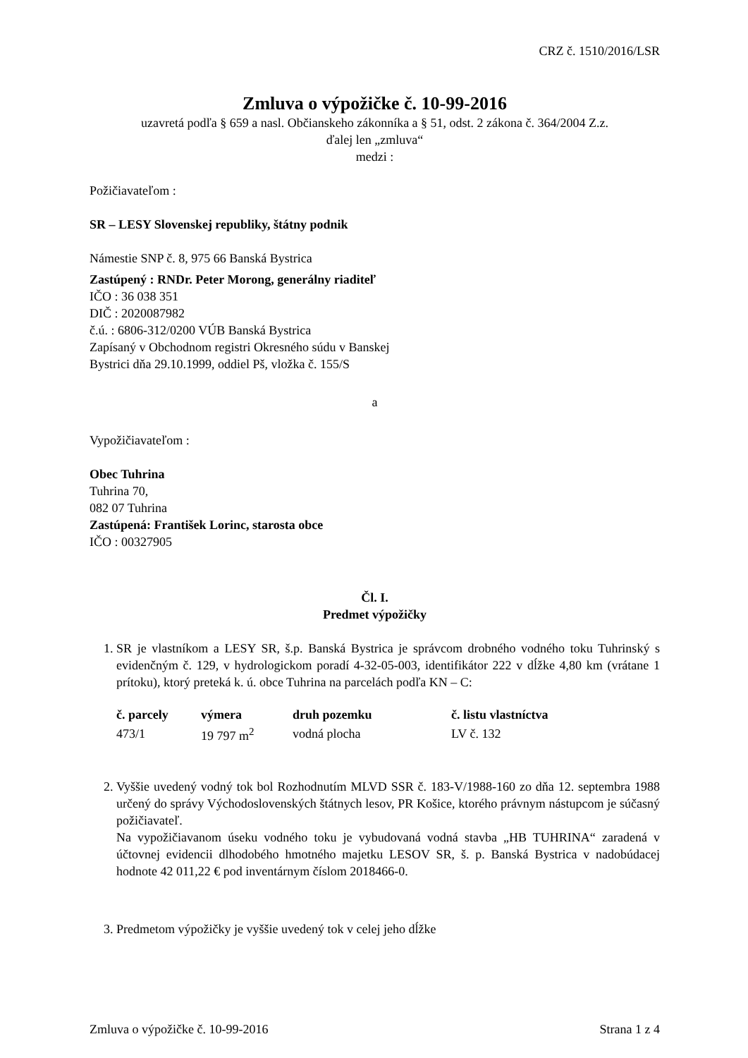CRZ č. 1510/2016/LSR
Zmluva o výpožičke č. 10-99-2016
uzavretá podľa § 659 a nasl. Občianskeho zákonníka a § 51, odst. 2 zákona č. 364/2004 Z.z.
ďalej len „zmluva“
medzi :
Požičiavateľom :
SR – LESY Slovenskej republiky, štátny podnik
Námestie SNP č. 8, 975 66 Banská Bystrica
Zastúpený : RNDr. Peter Morong, generálny riaditeľ
IČO : 36 038 351
DIČ : 2020087982
č.ú. : 6806-312/0200 VÚB Banská Bystrica
Zapísaný v Obchodnom registri Okresného súdu v Banskej
Bystrici dňa 29.10.1999, oddiel Pš, vložka č. 155/S
a
Vypožičiavateľom :
Obec Tuhrina
Tuhrina 70,
082 07 Tuhrina
Zastúpená: František Lorinc, starosta obce
IČO : 00327905
Čl. I.
Predmet výpožičky
1. SR je vlastníkom a LESY SR, š.p. Banská Bystrica je správcom drobného vodného toku Tuhrinský s evidenčným č. 129, v hydrologickom poradí 4-32-05-003, identifikátor 222 v dĺžke 4,80 km (vrátane 1 prítoku), ktorý preteká k. ú. obce Tuhrina na parcelách podľa KN – C:
| č. parcely | výmera | druh pozemku | č. listu vlastníctva |
| --- | --- | --- | --- |
| 473/1 | 19 797 m<sup>2</sup> | vodná plocha | LV č. 132 |
2. Vyššie uvedený vodný tok bol Rozhodnutím MLVD SSR č. 183-V/1988-160 zo dňa 12. septembra 1988 určený do správy Východoslovenských štátnych lesov, PR Košice, ktorého právnym nástupcom je súčasný požičiavateľ.
Na vypožičiavanom úseku vodného toku je vybudovaná vodná stavba „HB TUHRINA“ zaradená v účtovnej evidencii dlhodobého hmotného majetku LESOV SR, š. p. Banská Bystrica v nadobúdacej hodnote 42 011,22 € pod inventárnym číslom 2018466-0.
3. Predmetom výpožičky je vyššie uvedený tok v celej jeho dĺžke
Zmluva o výpožičke č. 10-99-2016 Strana 1 z 4